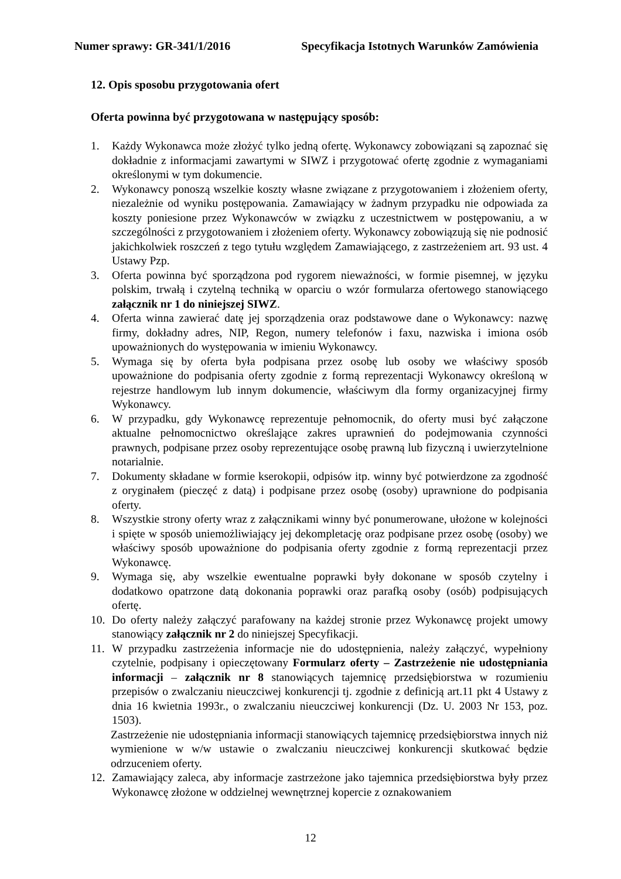Numer sprawy: GR-341/1/2016 Specyfikacja Istotnych Warunków Zamówienia
12. Opis sposobu przygotowania ofert
Oferta powinna być przygotowana w następujący sposób:
1. Każdy Wykonawca może złożyć tylko jedną ofertę. Wykonawcy zobowiązani są zapoznać się dokładnie z informacjami zawartymi w SIWZ i przygotować ofertę zgodnie z wymaganiami określonymi w tym dokumencie.
2. Wykonawcy ponoszą wszelkie koszty własne związane z przygotowaniem i złożeniem oferty, niezależnie od wyniku postępowania. Zamawiający w żadnym przypadku nie odpowiada za koszty poniesione przez Wykonawców w związku z uczestnictwem w postępowaniu, a w szczególności z przygotowaniem i złożeniem oferty. Wykonawcy zobowiązują się nie podnosić jakichkolwiek roszczeń z tego tytułu względem Zamawiającego, z zastrzeżeniem art. 93 ust. 4 Ustawy Pzp.
3. Oferta powinna być sporządzona pod rygorem nieważności, w formie pisemnej, w języku polskim, trwałą i czytelną techniką w oparciu o wzór formularza ofertowego stanowiącego załącznik nr 1 do niniejszej SIWZ.
4. Oferta winna zawierać datę jej sporządzenia oraz podstawowe dane o Wykonawcy: nazwę firmy, dokładny adres, NIP, Regon, numery telefonów i faxu, nazwiska i imiona osób upoważnionych do występowania w imieniu Wykonawcy.
5. Wymaga się by oferta była podpisana przez osobę lub osoby we właściwy sposób upoważnione do podpisania oferty zgodnie z formą reprezentacji Wykonawcy określoną w rejestrze handlowym lub innym dokumencie, właściwym dla formy organizacyjnej firmy Wykonawcy.
6. W przypadku, gdy Wykonawcę reprezentuje pełnomocnik, do oferty musi być załączone aktualne pełnomocnictwo określające zakres uprawnień do podejmowania czynności prawnych, podpisane przez osoby reprezentujące osobę prawną lub fizyczną i uwierzytelnione notarialnie.
7. Dokumenty składane w formie kserokopii, odpisów itp. winny być potwierdzone za zgodność z oryginałem (pieczęć z datą) i podpisane przez osobę (osoby) uprawnione do podpisania oferty.
8. Wszystkie strony oferty wraz z załącznikami winny być ponumerowane, ułożone w kolejności i spięte w sposób uniemożliwiający jej dekompletację oraz podpisane przez osobę (osoby) we właściwy sposób upoważnione do podpisania oferty zgodnie z formą reprezentacji przez Wykonawcę.
9. Wymaga się, aby wszelkie ewentualne poprawki były dokonane w sposób czytelny i dodatkowo opatrzone datą dokonania poprawki oraz parafką osoby (osób) podpisujących ofertę.
10. Do oferty należy załączyć parafowany na każdej stronie przez Wykonawcę projekt umowy stanowiący załącznik nr 2 do niniejszej Specyfikacji.
11. W przypadku zastrzeżenia informacje nie do udostępnienia, należy załączyć, wypełniony czytelnie, podpisany i opieczętowany Formularz oferty – Zastrzeżenie nie udostępniania informacji – załącznik nr 8 stanowiących tajemnicę przedsiębiorstwa w rozumieniu przepisów o zwalczaniu nieuczciwej konkurencji tj. zgodnie z definicją art.11 pkt 4 Ustawy z dnia 16 kwietnia 1993r., o zwalczaniu nieuczciwej konkurencji (Dz. U. 2003 Nr 153, poz. 1503).
Zastrzeżenie nie udostępniania informacji stanowiących tajemnicę przedsiębiorstwa innych niż wymienione w w/w ustawie o zwalczaniu nieuczciwej konkurencji skutkować będzie odrzuceniem oferty.
12. Zamawiający zaleca, aby informacje zastrzeżone jako tajemnica przedsiębiorstwa były przez Wykonawcę złożone w oddzielnej wewnętrznej kopercie z oznakowaniem
12